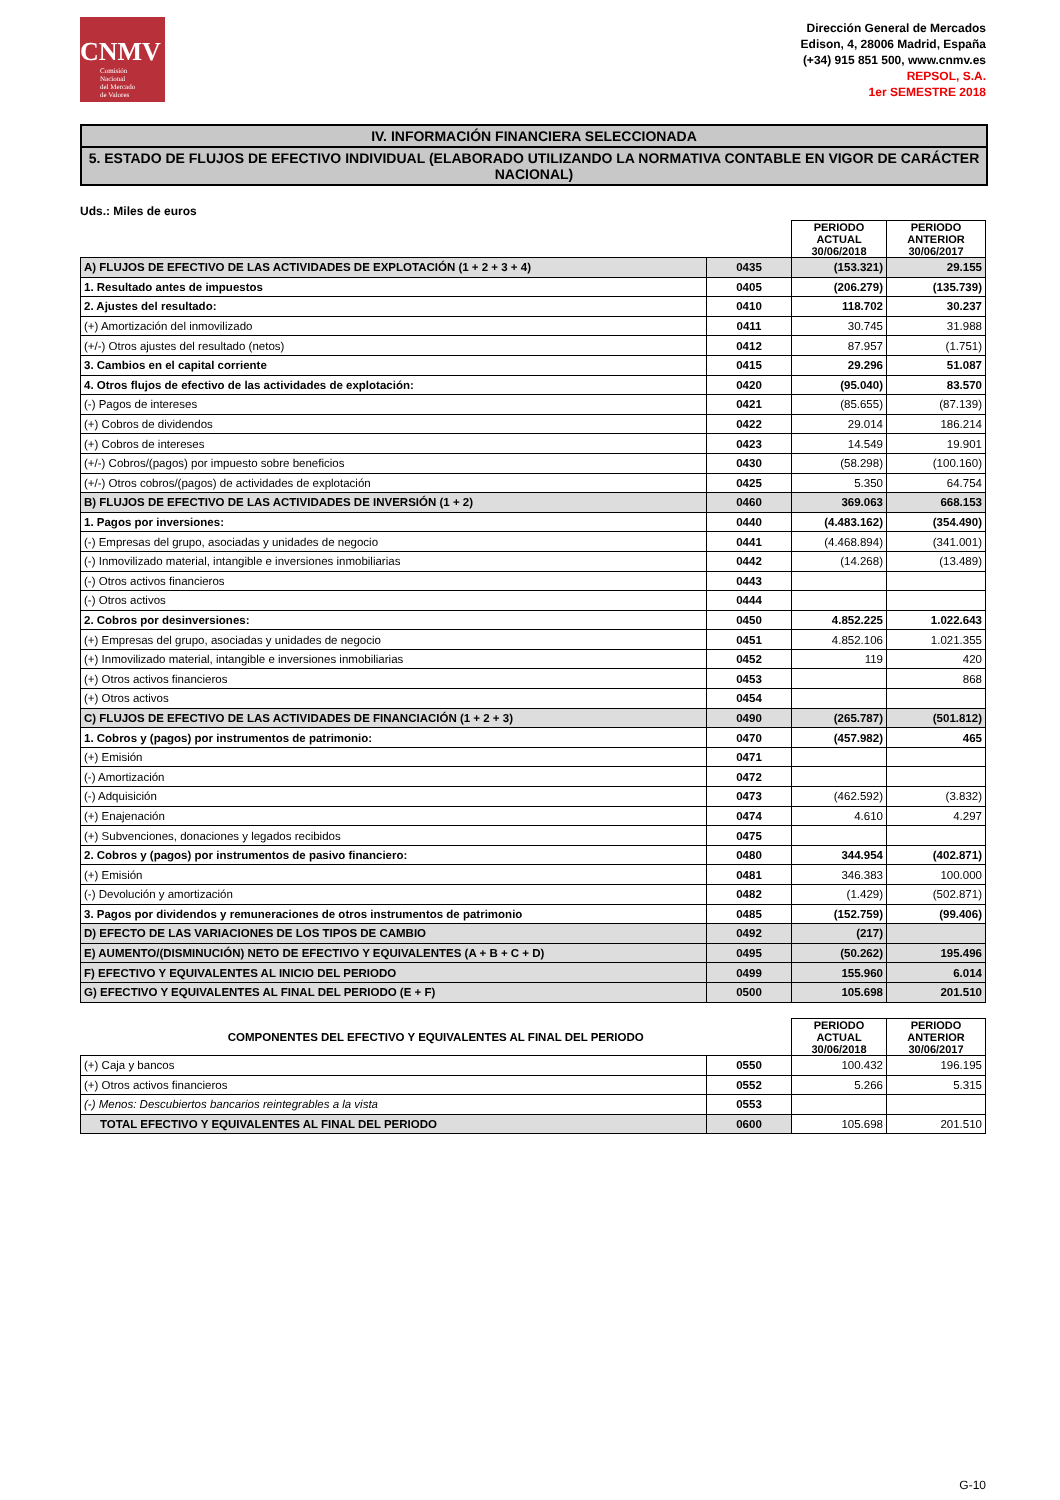CNMV
Comisión
Nacional
del Mercado
de Valores
Dirección General de Mercados
Edison, 4, 28006 Madrid, España
(+34) 915 851 500, www.cnmv.es
REPSOL, S.A.
1er SEMESTRE 2018
IV. INFORMACIÓN FINANCIERA SELECCIONADA
5. ESTADO DE FLUJOS DE EFECTIVO INDIVIDUAL (ELABORADO UTILIZANDO LA NORMATIVA CONTABLE EN VIGOR DE CARÁCTER NACIONAL)
Uds.: Miles de euros
| | | PERIODO ACTUAL 30/06/2018 | PERIODO ANTERIOR 30/06/2017 |
| A) FLUJOS DE EFECTIVO DE LAS ACTIVIDADES DE EXPLOTACIÓN (1 + 2 + 3 + 4) | 0435 | (153.321) | 29.155 |
| 1. Resultado antes de impuestos | 0405 | (206.279) | (135.739) |
| 2. Ajustes del resultado: | 0410 | 118.702 | 30.237 |
| (+) Amortización del inmovilizado | 0411 | 30.745 | 31.988 |
| (+/-) Otros ajustes del resultado (netos) | 0412 | 87.957 | (1.751) |
| 3. Cambios en el capital corriente | 0415 | 29.296 | 51.087 |
| 4. Otros flujos de efectivo de las actividades de explotación: | 0420 | (95.040) | 83.570 |
| (-) Pagos de intereses | 0421 | (85.655) | (87.139) |
| (+) Cobros de dividendos | 0422 | 29.014 | 186.214 |
| (+) Cobros de intereses | 0423 | 14.549 | 19.901 |
| (+/-) Cobros/(pagos) por impuesto sobre beneficios | 0430 | (58.298) | (100.160) |
| (+/-) Otros cobros/(pagos) de actividades de explotación | 0425 | 5.350 | 64.754 |
| B) FLUJOS DE EFECTIVO DE LAS ACTIVIDADES DE INVERSIÓN (1 + 2) | 0460 | 369.063 | 668.153 |
| 1. Pagos por inversiones: | 0440 | (4.483.162) | (354.490) |
| (-) Empresas del grupo, asociadas y unidades de negocio | 0441 | (4.468.894) | (341.001) |
| (-) Inmovilizado material, intangible e inversiones inmobiliarias | 0442 | (14.268) | (13.489) |
| (-) Otros activos financieros | 0443 | | |
| (-) Otros activos | 0444 | | |
| 2. Cobros por desinversiones: | 0450 | 4.852.225 | 1.022.643 |
| (+) Empresas del grupo, asociadas y unidades de negocio | 0451 | 4.852.106 | 1.021.355 |
| (+) Inmovilizado material, intangible e inversiones inmobiliarias | 0452 | 119 | 420 |
| (+) Otros activos financieros | 0453 | | 868 |
| (+) Otros activos | 0454 | | |
| C) FLUJOS DE EFECTIVO DE LAS ACTIVIDADES DE FINANCIACIÓN (1 + 2 + 3) | 0490 | (265.787) | (501.812) |
| 1. Cobros y (pagos) por instrumentos de patrimonio: | 0470 | (457.982) | 465 |
| (+) Emisión | 0471 | | |
| (-) Amortización | 0472 | | |
| (-) Adquisición | 0473 | (462.592) | (3.832) |
| (+) Enajenación | 0474 | 4.610 | 4.297 |
| (+) Subvenciones, donaciones y legados recibidos | 0475 | | |
| 2. Cobros y (pagos) por instrumentos de pasivo financiero: | 0480 | 344.954 | (402.871) |
| (+) Emisión | 0481 | 346.383 | 100.000 |
| (-) Devolución y amortización | 0482 | (1.429) | (502.871) |
| 3. Pagos por dividendos y remuneraciones de otros instrumentos de patrimonio | 0485 | (152.759) | (99.406) |
| D) EFECTO DE LAS VARIACIONES DE LOS TIPOS DE CAMBIO | 0492 | (217) | |
| E) AUMENTO/(DISMINUCIÓN) NETO DE EFECTIVO Y EQUIVALENTES (A + B + C + D) | 0495 | (50.262) | 195.496 |
| F) EFECTIVO Y EQUIVALENTES AL INICIO DEL PERIODO | 0499 | 155.960 | 6.014 |
| G) EFECTIVO Y EQUIVALENTES AL FINAL DEL PERIODO (E + F) | 0500 | 105.698 | 201.510 |
| COMPONENTES DEL EFECTIVO Y EQUIVALENTES AL FINAL DEL PERIODO | | PERIODO ACTUAL 30/06/2018 | PERIODO ANTERIOR 30/06/2017 |
| (+) Caja y bancos | 0550 | 100.432 | 196.195 |
| (+) Otros activos financieros | 0552 | 5.266 | 5.315 |
| (-) Menos: Descubiertos bancarios reintegrables a la vista | 0553 | | |
| TOTAL EFECTIVO Y EQUIVALENTES AL FINAL DEL PERIODO | 0600 | 105.698 | 201.510 |
G-10